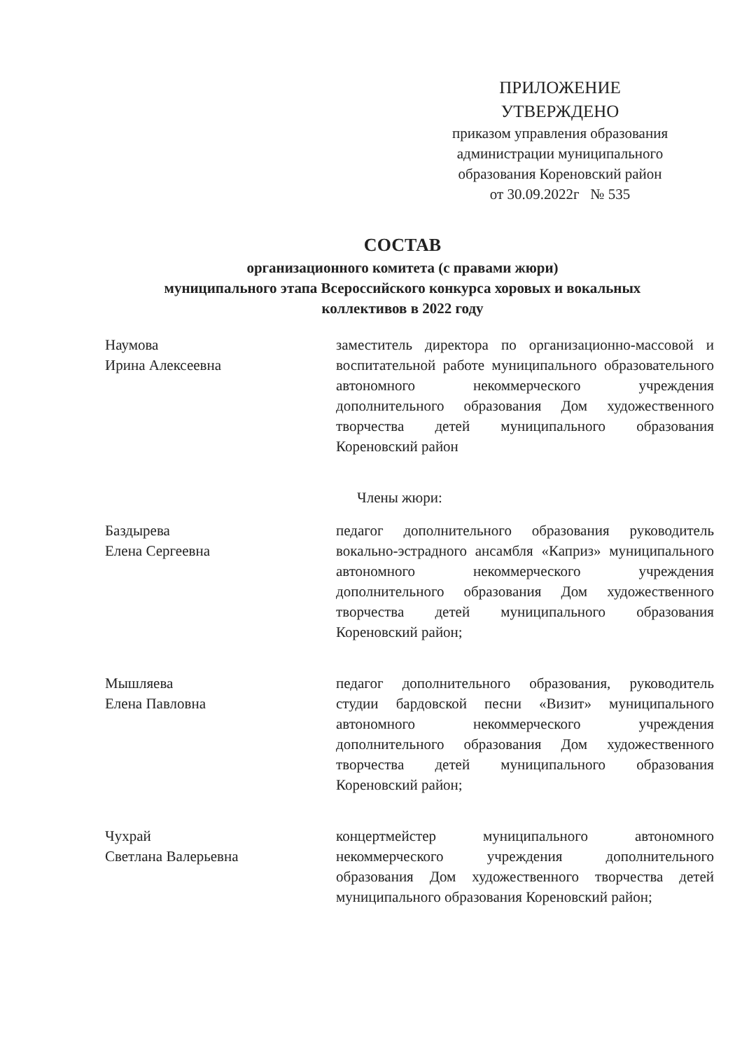ПРИЛОЖЕНИЕ
УТВЕРЖДЕНО
приказом управления образования
администрации муниципального
образования Кореновский район
от 30.09.2022г № 535
СОСТАВ
организационного комитета (с правами жюри)
муниципального этапа Всероссийского конкурса хоровых и вокальных
коллективов в 2022 году
Наумова
Ирина Алексеевна
заместитель директора по организационно-массовой и воспитательной работе муниципального образовательного автономного некоммерческого учреждения дополнительного образования Дом художественного творчества детей муниципального образования Кореновский район
Члены жюри:
Баздырева
Елена Сергеевна
педагог дополнительного образования руководитель вокально-эстрадного ансамбля «Каприз» муниципального автономного некоммерческого учреждения дополнительного образования Дом художественного творчества детей муниципального образования Кореновский район;
Мышляева
Елена Павловна
педагог дополнительного образования, руководитель студии бардовской песни «Визит» муниципального автономного некоммерческого учреждения дополнительного образования Дом художественного творчества детей муниципального образования Кореновский район;
Чухрай
Светлана Валерьевна
концертмейстер муниципального автономного некоммерческого учреждения дополнительного образования Дом художественного творчества детей муниципального образования Кореновский район;